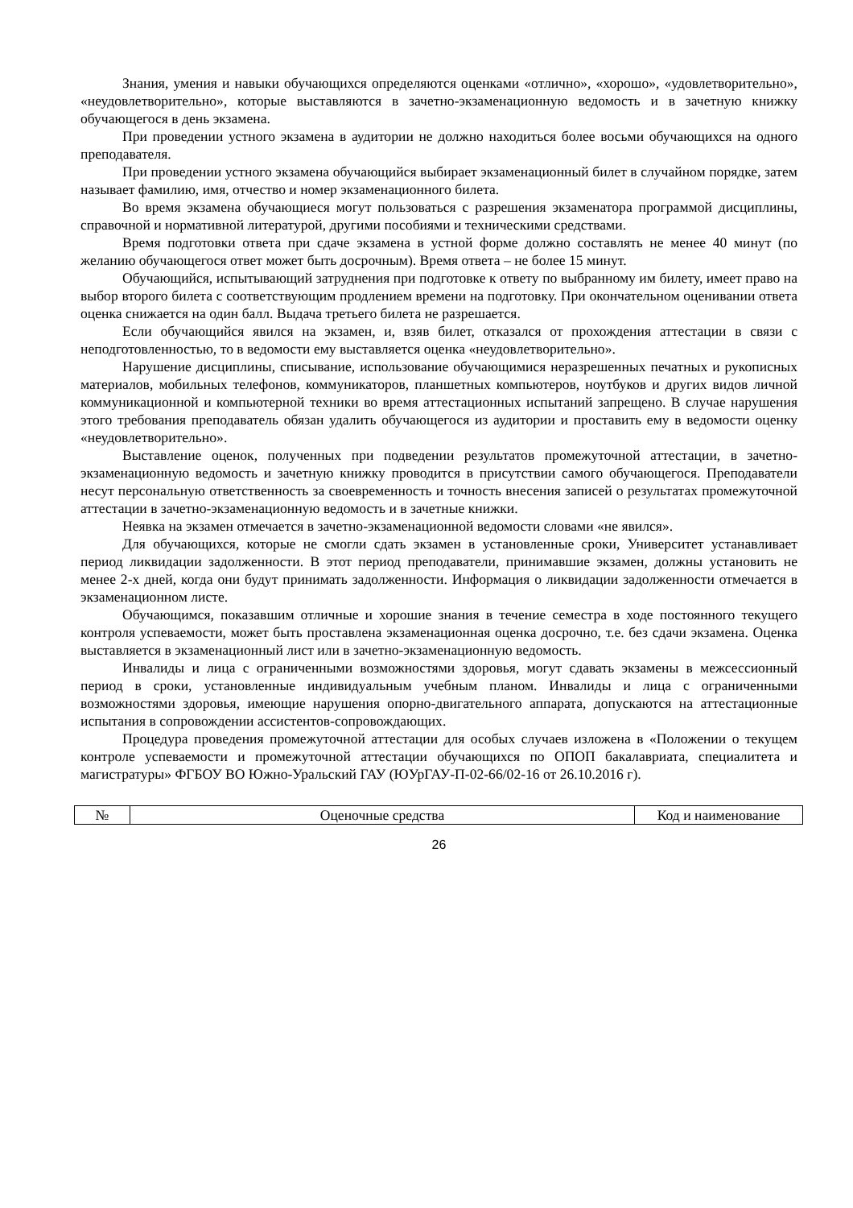Знания, умения и навыки обучающихся определяются оценками «отлично», «хорошо», «удовлетворительно», «неудовлетворительно», которые выставляются в зачетно-экзаменационную ведомость и в зачетную книжку обучающегося в день экзамена.
При проведении устного экзамена в аудитории не должно находиться более восьми обучающихся на одного преподавателя.
При проведении устного экзамена обучающийся выбирает экзаменационный билет в случайном порядке, затем называет фамилию, имя, отчество и номер экзаменационного билета.
Во время экзамена обучающиеся могут пользоваться с разрешения экзаменатора программой дисциплины, справочной и нормативной литературой, другими пособиями и техническими средствами.
Время подготовки ответа при сдаче экзамена в устной форме должно составлять не менее 40 минут (по желанию обучающегося ответ может быть досрочным). Время ответа – не более 15 минут.
Обучающийся, испытывающий затруднения при подготовке к ответу по выбранному им билету, имеет право на выбор второго билета с соответствующим продлением времени на подготовку. При окончательном оценивании ответа оценка снижается на один балл. Выдача третьего билета не разрешается.
Если обучающийся явился на экзамен, и, взяв билет, отказался от прохождения аттестации в связи с неподготовленностью, то в ведомости ему выставляется оценка «неудовлетворительно».
Нарушение дисциплины, списывание, использование обучающимися неразрешенных печатных и рукописных материалов, мобильных телефонов, коммуникаторов, планшетных компьютеров, ноутбуков и других видов личной коммуникационной и компьютерной техники во время аттестационных испытаний запрещено. В случае нарушения этого требования преподаватель обязан удалить обучающегося из аудитории и проставить ему в ведомости оценку «неудовлетворительно».
Выставление оценок, полученных при подведении результатов промежуточной аттестации, в зачетно-экзаменационную ведомость и зачетную книжку проводится в присутствии самого обучающегося. Преподаватели несут персональную ответственность за своевременность и точность внесения записей о результатах промежуточной аттестации в зачетно-экзаменационную ведомость и в зачетные книжки.
Неявка на экзамен отмечается в зачетно-экзаменационной ведомости словами «не явился».
Для обучающихся, которые не смогли сдать экзамен в установленные сроки, Университет устанавливает период ликвидации задолженности. В этот период преподаватели, принимавшие экзамен, должны установить не менее 2-х дней, когда они будут принимать задолженности. Информация о ликвидации задолженности отмечается в экзаменационном листе.
Обучающимся, показавшим отличные и хорошие знания в течение семестра в ходе постоянного текущего контроля успеваемости, может быть проставлена экзаменационная оценка досрочно, т.е. без сдачи экзамена. Оценка выставляется в экзаменационный лист или в зачетно-экзаменационную ведомость.
Инвалиды и лица с ограниченными возможностями здоровья, могут сдавать экзамены в межсессионный период в сроки, установленные индивидуальным учебным планом. Инвалиды и лица с ограниченными возможностями здоровья, имеющие нарушения опорно-двигательного аппарата, допускаются на аттестационные испытания в сопровождении ассистентов-сопровождающих.
Процедура проведения промежуточной аттестации для особых случаев изложена в «Положении о текущем контроле успеваемости и промежуточной аттестации обучающихся по ОПОП бакалавриата, специалитета и магистратуры» ФГБОУ ВО Южно-Уральский ГАУ (ЮУрГАУ-П-02-66/02-16 от 26.10.2016 г).
| № | Оценочные средства | Код и наименование |
26